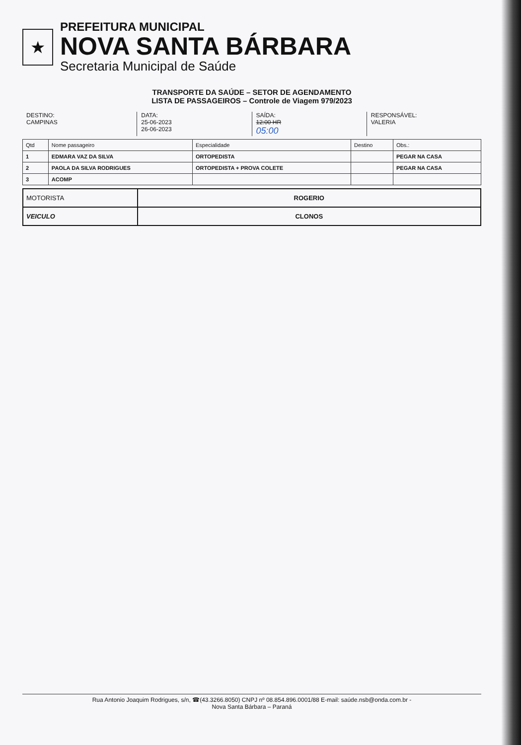★
PREFEITURA MUNICIPAL
NOVA SANTA BÁRBARA
Secretaria Municipal de Saúde
TRANSPORTE DA SAÚDE – SETOR DE AGENDAMENTO
LISTA DE PASSAGEIROS – Controle de Viagem 979/2023
DESTINO:
CAMPINAS
DATA:
25-06-2023
26-06-2023
SAÍDA:
12:00 HR
05:00
RESPONSÁVEL:
VALERIA
| Qtd | Nome passageiro | Especialidade | Destino | Obs.: |
| --- | --- | --- | --- | --- |
| 1 | EDMARA VAZ DA SILVA | ORTOPEDISTA | | PEGAR NA CASA |
| 2 | PAOLA DA SILVA RODRIGUES | ORTOPEDISTA + PROVA COLETE | | PEGAR NA CASA |
| 3 | ACOMP | | | |
| MOTORISTA | ROGERIO |
| VEICULO | CLONOS |
Rua Antonio Joaquim Rodrigues, s/n, ☎(43.3266.8050) CNPJ nº 08.854.896.0001/88 E-mail: saúde.nsb@onda.com.br -
Nova Santa Bárbara – Paraná